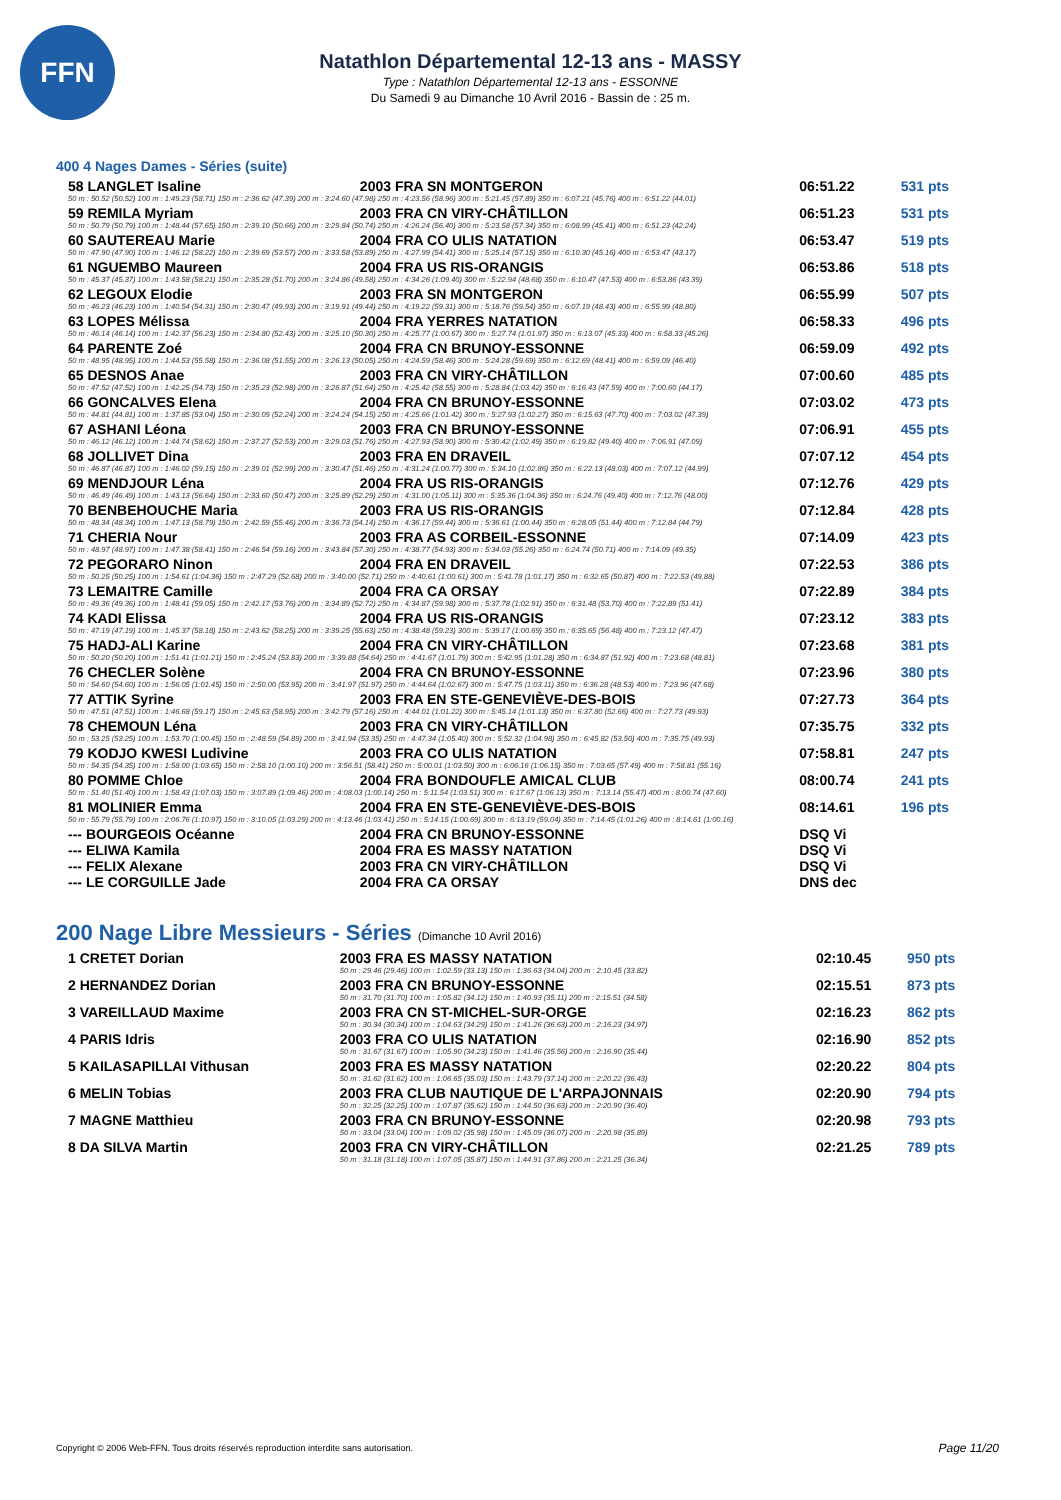FFN
Natathlon Départemental 12-13 ans - MASSY
Type : Natathlon Départemental 12-13 ans - ESSONNE
Du Samedi 9 au Dimanche 10 Avril 2016 - Bassin de : 25 m.
400 4 Nages Dames - Séries (suite)
| 58 LANGLET Isaline | 2003 FRA SN MONTGERON | 06:51.22 | 531 pts |
| 50 m : 50.52 (50.52) 100 m : 1:49.23 (58.71) 150 m : 2:36.62 (47.39) 200 m : 3:24.60 (47.98) 250 m : 4:23.56 (58.96) 300 m : 5:21.45 (57.89) 350 m : 6:07.21 (45.76) 400 m : 6:51.22 (44.01) | | | |
| 59 REMILA Myriam | 2003 FRA CN VIRY-CHÂTILLON | 06:51.23 | 531 pts |
| 50 m : 50.79 (50.79) 100 m : 1:48.44 (57.65) 150 m : 2:39.10 (50.66) 200 m : 3:29.84 (50.74) 250 m : 4:26.24 (56.40) 300 m : 5:23.58 (57.34) 350 m : 6:08.99 (45.41) 400 m : 6:51.23 (42.24) | | | |
| 60 SAUTEREAU Marie | 2004 FRA CO ULIS NATATION | 06:53.47 | 519 pts |
| 50 m : 47.90 (47.90) 100 m : 1:46.12 (58.22) 150 m : 2:39.69 (53.57) 200 m : 3:33.58 (53.89) 250 m : 4:27.99 (54.41) 300 m : 5:25.14 (57.15) 350 m : 6:10.30 (45.16) 400 m : 6:53.47 (43.17) | | | |
| 61 NGUEMBO Maureen | 2004 FRA US RIS-ORANGIS | 06:53.86 | 518 pts |
| 50 m : 45.37 (45.37) 100 m : 1:43.58 (58.21) 150 m : 2:35.28 (51.70) 200 m : 3:24.86 (49.58) 250 m : 4:34.26 (1:09.40) 300 m : 5:22.94 (48.68) 350 m : 6:10.47 (47.53) 400 m : 6:53.86 (43.39) | | | |
| 62 LEGOUX Elodie | 2003 FRA SN MONTGERON | 06:55.99 | 507 pts |
| 50 m : 46.23 (46.23) 100 m : 1:40.54 (54.31) 150 m : 2:30.47 (49.93) 200 m : 3:19.91 (49.44) 250 m : 4:19.22 (59.31) 300 m : 5:18.76 (59.54) 350 m : 6:07.19 (48.43) 400 m : 6:55.99 (48.80) | | | |
| 63 LOPES Mélissa | 2004 FRA YERRES NATATION | 06:58.33 | 496 pts |
| 50 m : 46.14 (46.14) 100 m : 1:42.37 (56.23) 150 m : 2:34.80 (52.43) 200 m : 3:25.10 (50.30) 250 m : 4:25.77 (1:00.67) 300 m : 5:27.74 (1:01.97) 350 m : 6:13.07 (45.33) 400 m : 6:58.33 (45.26) | | | |
| 64 PARENTE Zoé | 2004 FRA CN BRUNOY-ESSONNE | 06:59.09 | 492 pts |
| 50 m : 48.95 (48.95) 100 m : 1:44.53 (55.58) 150 m : 2:36.08 (51.55) 200 m : 3:26.13 (50.05) 250 m : 4:24.59 (58.46) 300 m : 5:24.28 (59.69) 350 m : 6:12.69 (48.41) 400 m : 6:59.09 (46.40) | | | |
| 65 DESNOS Anae | 2003 FRA CN VIRY-CHÂTILLON | 07:00.60 | 485 pts |
| 50 m : 47.52 (47.52) 100 m : 1:42.25 (54.73) 150 m : 2:35.23 (52.98) 200 m : 3:26.87 (51.64) 250 m : 4:25.42 (58.55) 300 m : 5:28.84 (1:03.42) 350 m : 6:16.43 (47.59) 400 m : 7:00.60 (44.17) | | | |
| 66 GONCALVES Elena | 2004 FRA CN BRUNOY-ESSONNE | 07:03.02 | 473 pts |
| 50 m : 44.81 (44.81) 100 m : 1:37.85 (53.04) 150 m : 2:30.09 (52.24) 200 m : 3:24.24 (54.15) 250 m : 4:25.66 (1:01.42) 300 m : 5:27.93 (1:02.27) 350 m : 6:15.63 (47.70) 400 m : 7:03.02 (47.39) | | | |
| 67 ASHANI Léona | 2003 FRA CN BRUNOY-ESSONNE | 07:06.91 | 455 pts |
| 50 m : 46.12 (46.12) 100 m : 1:44.74 (58.62) 150 m : 2:37.27 (52.53) 200 m : 3:29.03 (51.76) 250 m : 4:27.93 (58.90) 300 m : 5:30.42 (1:02.49) 350 m : 6:19.82 (49.40) 400 m : 7:06.91 (47.09) | | | |
| 68 JOLLIVET Dina | 2003 FRA EN DRAVEIL | 07:07.12 | 454 pts |
| 50 m : 46.87 (46.87) 100 m : 1:46.02 (59.15) 150 m : 2:39.01 (52.99) 200 m : 3:30.47 (51.46) 250 m : 4:31.24 (1:00.77) 300 m : 5:34.10 (1:02.86) 350 m : 6:22.13 (48.03) 400 m : 7:07.12 (44.99) | | | |
| 69 MENDJOUR Léna | 2004 FRA US RIS-ORANGIS | 07:12.76 | 429 pts |
| 50 m : 46.49 (46.49) 100 m : 1:43.13 (56.64) 150 m : 2:33.60 (50.47) 200 m : 3:25.89 (52.29) 250 m : 4:31.00 (1:05.11) 300 m : 5:35.36 (1:04.36) 350 m : 6:24.76 (49.40) 400 m : 7:12.76 (48.00) | | | |
| 70 BENBEHOUCHE Maria | 2003 FRA US RIS-ORANGIS | 07:12.84 | 428 pts |
| 50 m : 48.34 (48.34) 100 m : 1:47.13 (58.79) 150 m : 2:42.59 (55.46) 200 m : 3:36.73 (54.14) 250 m : 4:36.17 (59.44) 300 m : 5:36.61 (1:00.44) 350 m : 6:28.05 (51.44) 400 m : 7:12.84 (44.79) | | | |
| 71 CHERIA Nour | 2003 FRA AS CORBEIL-ESSONNE | 07:14.09 | 423 pts |
| 50 m : 48.97 (48.97) 100 m : 1:47.38 (58.41) 150 m : 2:46.54 (59.16) 200 m : 3:43.84 (57.30) 250 m : 4:38.77 (54.93) 300 m : 5:34.03 (55.26) 350 m : 6:24.74 (50.71) 400 m : 7:14.09 (49.35) | | | |
| 72 PEGORARO Ninon | 2004 FRA EN DRAVEIL | 07:22.53 | 386 pts |
| 50 m : 50.25 (50.25) 100 m : 1:54.61 (1:04.36) 150 m : 2:47.29 (52.68) 200 m : 3:40.00 (52.71) 250 m : 4:40.61 (1:00.61) 300 m : 5:41.78 (1:01.17) 350 m : 6:32.65 (50.87) 400 m : 7:22.53 (49.88) | | | |
| 73 LEMAITRE Camille | 2004 FRA CA ORSAY | 07:22.89 | 384 pts |
| 50 m : 49.36 (49.36) 100 m : 1:48.41 (59.05) 150 m : 2:42.17 (53.76) 200 m : 3:34.89 (52.72) 250 m : 4:34.87 (59.98) 300 m : 5:37.78 (1:02.91) 350 m : 6:31.48 (53.70) 400 m : 7:22.89 (51.41) | | | |
| 74 KADI Elissa | 2004 FRA US RIS-ORANGIS | 07:23.12 | 383 pts |
| 50 m : 47.19 (47.19) 100 m : 1:45.37 (58.18) 150 m : 2:43.62 (58.25) 200 m : 3:39.25 (55.63) 250 m : 4:38.48 (59.23) 300 m : 5:39.17 (1:00.69) 350 m : 6:35.65 (56.48) 400 m : 7:23.12 (47.47) | | | |
| 75 HADJ-ALI Karine | 2004 FRA CN VIRY-CHÂTILLON | 07:23.68 | 381 pts |
| 50 m : 50.20 (50.20) 100 m : 1:51.41 (1:01.21) 150 m : 2:45.24 (53.83) 200 m : 3:39.88 (54.64) 250 m : 4:41.67 (1:01.79) 300 m : 5:42.95 (1:01.28) 350 m : 6:34.87 (51.92) 400 m : 7:23.68 (48.81) | | | |
| 76 CHECLER Solène | 2004 FRA CN BRUNOY-ESSONNE | 07:23.96 | 380 pts |
| 50 m : 54.60 (54.60) 100 m : 1:56.05 (1:01.45) 150 m : 2:50.00 (53.95) 200 m : 3:41.97 (51.97) 250 m : 4:44.64 (1:02.67) 300 m : 5:47.75 (1:03.11) 350 m : 6:36.28 (48.53) 400 m : 7:23.96 (47.68) | | | |
| 77 ATTIK Syrine | 2003 FRA EN STE-GENEVIÈVE-DES-BOIS | 07:27.73 | 364 pts |
| 50 m : 47.51 (47.51) 100 m : 1:46.68 (59.17) 150 m : 2:45.63 (58.95) 200 m : 3:42.79 (57.16) 250 m : 4:44.01 (1:01.22) 300 m : 5:45.14 (1:01.13) 350 m : 6:37.80 (52.66) 400 m : 7:27.73 (49.93) | | | |
| 78 CHEMOUN Léna | 2003 FRA CN VIRY-CHÂTILLON | 07:35.75 | 332 pts |
| 50 m : 53.25 (53.25) 100 m : 1:53.70 (1:00.45) 150 m : 2:48.59 (54.89) 200 m : 3:41.94 (53.35) 250 m : 4:47.34 (1:05.40) 300 m : 5:52.32 (1:04.98) 350 m : 6:45.82 (53.50) 400 m : 7:35.75 (49.93) | | | |
| 79 KODJO KWESI Ludivine | 2003 FRA CO ULIS NATATION | 07:58.81 | 247 pts |
| 50 m : 54.35 (54.35) 100 m : 1:58.00 (1:03.65) 150 m : 2:58.10 (1:00.10) 200 m : 3:56.51 (58.41) 250 m : 5:00.01 (1:03.50) 300 m : 6:06.16 (1:06.15) 350 m : 7:03.65 (57.49) 400 m : 7:58.81 (55.16) | | | |
| 80 POMME Chloe | 2004 FRA BONDOUFLE AMICAL CLUB | 08:00.74 | 241 pts |
| 50 m : 51.40 (51.40) 100 m : 1:58.43 (1:07.03) 150 m : 3:07.89 (1:09.46) 200 m : 4:08.03 (1:00.14) 250 m : 5:11.54 (1:03.51) 300 m : 6:17.67 (1:06.13) 350 m : 7:13.14 (55.47) 400 m : 8:00.74 (47.60) | | | |
| 81 MOLINIER Emma | 2004 FRA EN STE-GENEVIÈVE-DES-BOIS | 08:14.61 | 196 pts |
| 50 m : 55.79 (55.79) 100 m : 2:06.76 (1:10.97) 150 m : 3:10.05 (1:03.29) 200 m : 4:13.46 (1:03.41) 250 m : 5:14.15 (1:00.69) 300 m : 6:13.19 (59.04) 350 m : 7:14.45 (1:01.26) 400 m : 8:14.61 (1:00.16) | | | |
| --- BOURGEOIS Océanne | 2004 FRA CN BRUNOY-ESSONNE | DSQ Vi | |
| --- ELIWA Kamila | 2004 FRA ES MASSY NATATION | DSQ Vi | |
| --- FELIX Alexane | 2003 FRA CN VIRY-CHÂTILLON | DSQ Vi | |
| --- LE CORGUILLE Jade | 2004 FRA CA ORSAY | DNS dec | |
200 Nage Libre Messieurs - Séries (Dimanche 10 Avril 2016)
| 1 CRETET Dorian | 2003 FRA ES MASSY NATATION | 02:10.45 | 950 pts |
| | 50 m : 29.46 (29.46) 100 m : 1:02.59 (33.13) 150 m : 1:36.63 (34.04) 200 m : 2:10.45 (33.82) | | |
| 2 HERNANDEZ Dorian | 2003 FRA CN BRUNOY-ESSONNE | 02:15.51 | 873 pts |
| | 50 m : 31.70 (31.70) 100 m : 1:05.82 (34.12) 150 m : 1:40.93 (35.11) 200 m : 2:15.51 (34.58) | | |
| 3 VAREILLAUD Maxime | 2003 FRA CN ST-MICHEL-SUR-ORGE | 02:16.23 | 862 pts |
| | 50 m : 30.34 (30.34) 100 m : 1:04.63 (34.29) 150 m : 1:41.26 (36.63) 200 m : 2:16.23 (34.97) | | |
| 4 PARIS Idris | 2003 FRA CO ULIS NATATION | 02:16.90 | 852 pts |
| | 50 m : 31.67 (31.67) 100 m : 1:05.90 (34.23) 150 m : 1:41.46 (35.56) 200 m : 2:16.90 (35.44) | | |
| 5 KAILASAPILLAI Vithusan | 2003 FRA ES MASSY NATATION | 02:20.22 | 804 pts |
| | 50 m : 31.62 (31.62) 100 m : 1:06.65 (35.03) 150 m : 1:43.79 (37.14) 200 m : 2:20.22 (36.43) | | |
| 6 MELIN Tobias | 2003 FRA CLUB NAUTIQUE DE L'ARPAJONNAIS | 02:20.90 | 794 pts |
| | 50 m : 32.25 (32.25) 100 m : 1:07.87 (35.62) 150 m : 1:44.50 (36.63) 200 m : 2:20.90 (36.40) | | |
| 7 MAGNE Matthieu | 2003 FRA CN BRUNOY-ESSONNE | 02:20.98 | 793 pts |
| | 50 m : 33.04 (33.04) 100 m : 1:09.02 (35.98) 150 m : 1:45.09 (36.07) 200 m : 2:20.98 (35.89) | | |
| 8 DA SILVA Martin | 2003 FRA CN VIRY-CHÂTILLON | 02:21.25 | 789 pts |
| | 50 m : 31.18 (31.18) 100 m : 1:07.05 (35.87) 150 m : 1:44.91 (37.86) 200 m : 2:21.25 (36.34) | | |
Copyright © 2006 Web-FFN. Tous droits réservés reproduction interdite sans autorisation.
Page 11/20